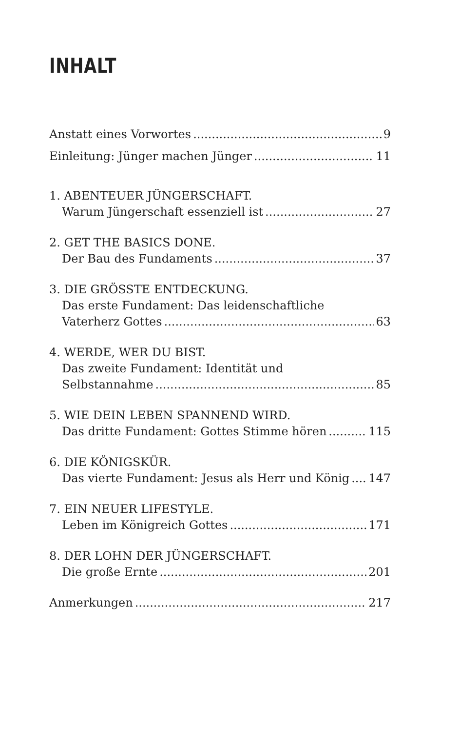INHALT
Anstatt eines Vorwortes 9
Einleitung: Jünger machen Jünger 11
1. ABENTEUER JÜNGERSCHAFT.
Warum Jüngerschaft essenziell ist 27
2. GET THE BASICS DONE.
Der Bau des Fundaments 37
3. DIE GRÖSSTE ENTDECKUNG.
Das erste Fundament: Das leidenschaftliche
Vaterherz Gottes 63
4. WERDE, WER DU BIST.
Das zweite Fundament: Identität und
Selbstannahme 85
5. WIE DEIN LEBEN SPANNEND WIRD.
Das dritte Fundament: Gottes Stimme hören 115
6. DIE KÖNIGSKÜR.
Das vierte Fundament: Jesus als Herr und König 147
7. EIN NEUER LIFESTYLE.
Leben im Königreich Gottes 171
8. DER LOHN DER JÜNGERSCHAFT.
Die große Ernte 201
Anmerkungen 217